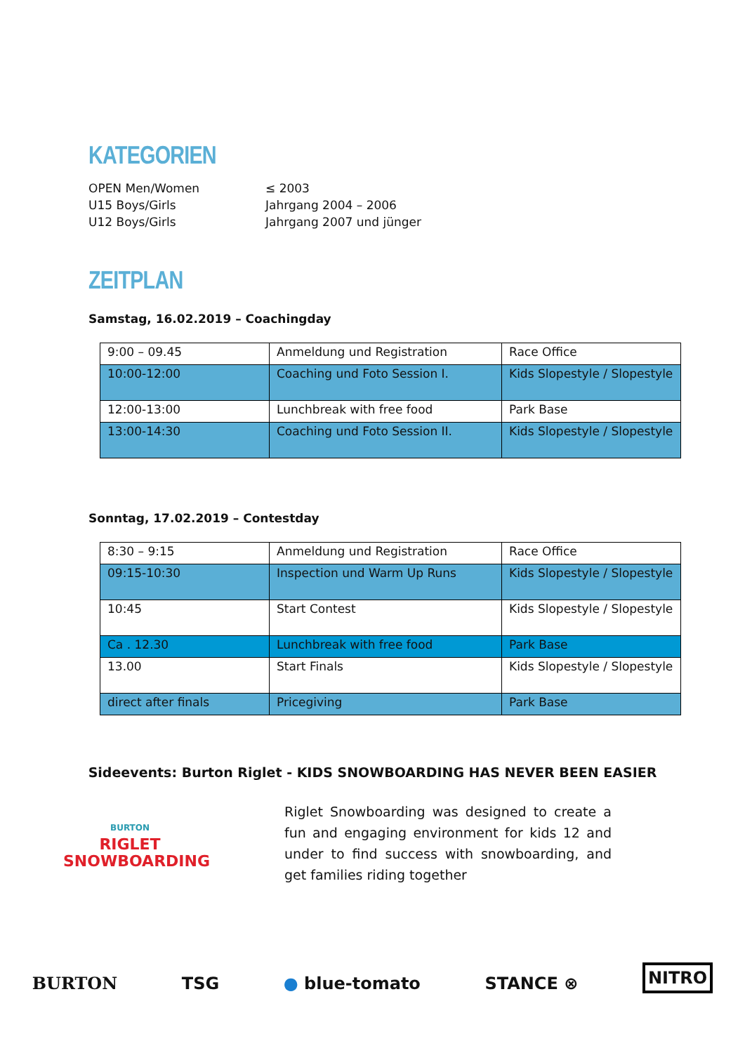KATEGORIEN
OPEN Men/Women ≤ 2003 U15 Boys/Girls Jahrgang 2004 – 2006 U12 Boys/Girls Jahrgang 2007 und jünger
ZEITPLAN
Samstag, 16.02.2019 – Coachingday
| 9:00 – 09.45 | Anmeldung und Registration | Race Office |
| 10:00-12:00 | Coaching und Foto Session I. | Kids Slopestyle / Slopestyle |
| 12:00-13:00 | Lunchbreak with free food | Park Base |
| 13:00-14:30 | Coaching und Foto Session II. | Kids Slopestyle / Slopestyle |
Sonntag, 17.02.2019 – Contestday
| 8:30 – 9:15 | Anmeldung und Registration | Race Office |
| 09:15-10:30 | Inspection und Warm Up Runs | Kids Slopestyle / Slopestyle |
| 10:45 | Start Contest | Kids Slopestyle / Slopestyle |
| Ca . 12.30 | Lunchbreak with free food | Park Base |
| 13.00 | Start Finals | Kids Slopestyle / Slopestyle |
| direct after finals | Pricegiving | Park Base |
Sideevents: Burton Riglet - KIDS SNOWBOARDING HAS NEVER BEEN EASIER
BURTON
RIGLET
SNOWBOARDING
Riglet Snowboarding was designed to create a fun and engaging environment for kids 12 and under to find success with snowboarding, and get families riding together
BURTON TSG ● blue-tomato STANCE ⊗ NITRO